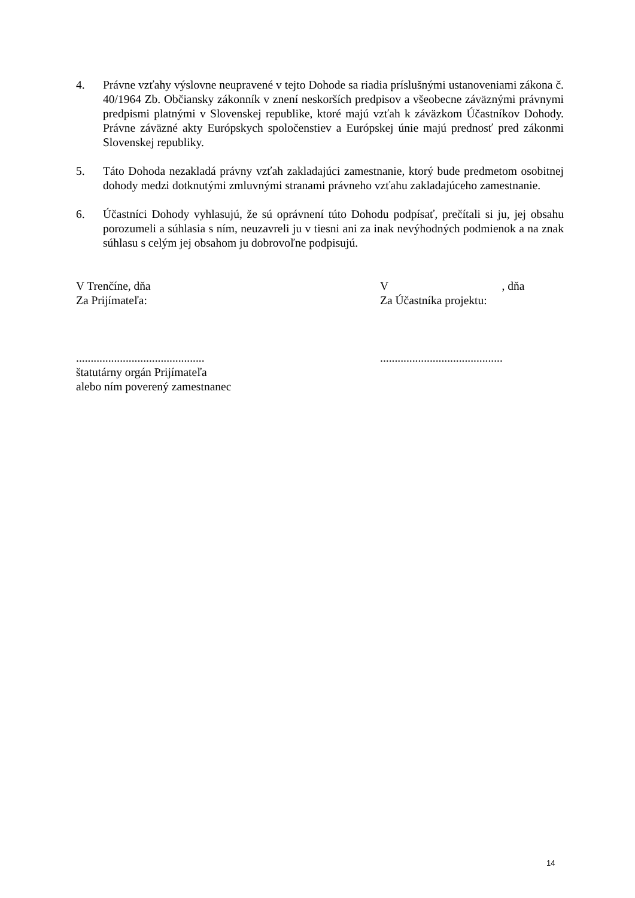4. Právne vzťahy výslovne neupravené v tejto Dohode sa riadia príslušnými ustanoveniami zákona č. 40/1964 Zb. Občiansky zákonník v znení neskorších predpisov a všeobecne záväznými právnymi predpismi platnými v Slovenskej republike, ktoré majú vzťah k záväzkom Účastníkov Dohody. Právne záväzné akty Európskych spoločenstiev a Európskej únie majú prednosť pred zákonmi Slovenskej republiky.
5. Táto Dohoda nezakladá právny vzťah zakladajúci zamestnanie, ktorý bude predmetom osobitnej dohody medzi dotknutými zmluvnými stranami právneho vzťahu zakladajúceho zamestnanie.
6. Účastníci Dohody vyhlasujú, že sú oprávnení túto Dohodu podpísať, prečítali si ju, jej obsahu porozumeli a súhlasia s ním, neuzavreli ju v tiesni ani za inak nevýhodných podmienok a na znak súhlasu s celým jej obsahom ju dobrovoľne podpisujú.
V Trenčíne, dňa
Za Prijímateľa:
............................................
štatutárny orgán Prijímateľa
alebo ním poverený zamestnanec
V , dňa
Za Účastníka projektu:
..........................................
14